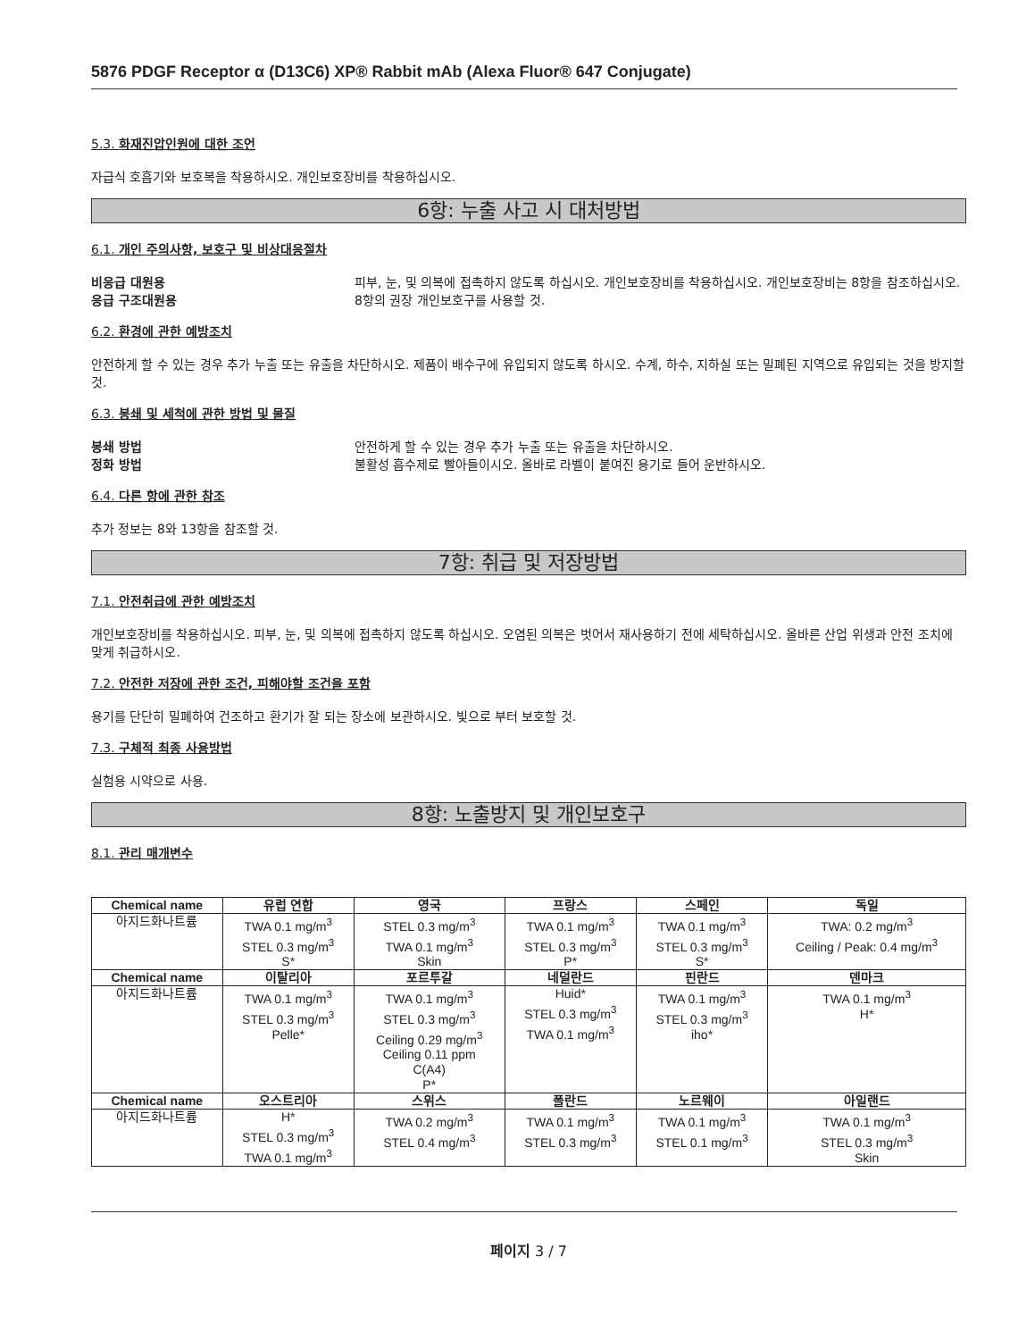5876 PDGF Receptor α (D13C6) XP® Rabbit mAb (Alexa Fluor® 647 Conjugate)
5.3. 화재진압인원에 대한 조언
자급식 호흡기와 보호복을 착용하시오. 개인보호장비를 착용하십시오.
6항: 누출 사고 시 대처방법
6.1. 개인 주의사항, 보호구 및 비상대응절차
비응급 대원용 피부, 눈, 및 의복에 접촉하지 않도록 하십시오. 개인보호장비를 착용하십시오. 개인보호장비는 8항을 참조하십시오.
응급 구조대원용 8항의 권장 개인보호구를 사용할 것.
6.2. 환경에 관한 예방조치
안전하게 할 수 있는 경우 추가 누출 또는 유출을 차단하시오. 제품이 배수구에 유입되지 않도록 하시오. 수계, 하수, 지하실 또는 밀폐된 지역으로 유입되는 것을 방지할 것.
6.3. 봉쇄 및 세척에 관한 방법 및 물질
봉쇄 방법 안전하게 할 수 있는 경우 추가 누출 또는 유출을 차단하시오.
정화 방법 불활성 흡수제로 빨아들이시오. 올바로 라벨이 붙여진 용기로 들어 운반하시오.
6.4. 다른 항에 관한 참조
추가 정보는 8와 13항을 참조할 것.
7항: 취급 및 저장방법
7.1. 안전취급에 관한 예방조치
개인보호장비를 착용하십시오. 피부, 눈, 및 의복에 접촉하지 않도록 하십시오. 오염된 의복은 벗어서 재사용하기 전에 세탁하십시오. 올바른 산업 위생과 안전 조치에 맞게 취급하시오.
7.2. 안전한 저장에 관한 조건, 피해야할 조건을 포함
용기를 단단히 밀폐하여 건조하고 환기가 잘 되는 장소에 보관하시오. 빛으로 부터 보호할 것.
7.3. 구체적 최종 사용방법
실험용 시약으로 사용.
8항: 노출방지 및 개인보호구
8.1. 관리 매개변수
| Chemical name | 유럽 연합 | 영국 | 프랑스 | 스페인 | 독일 |
| --- | --- | --- | --- | --- | --- |
| 아지드화나트륨 | TWA 0.1 mg/m<sup>3</sup> STEL 0.3 mg/m<sup>3</sup> S* | STEL 0.3 mg/m<sup>3</sup> TWA 0.1 mg/m<sup>3</sup> Skin | TWA 0.1 mg/m<sup>3</sup> STEL 0.3 mg/m<sup>3</sup> P* | TWA 0.1 mg/m<sup>3</sup> STEL 0.3 mg/m<sup>3</sup> S* | TWA: 0.2 mg/m<sup>3</sup> Ceiling / Peak: 0.4 mg/m<sup>3</sup> |
| Chemical name | 이탈리아 | 포르투갈 | 네덜란드 | 핀란드 | 덴마크 |
| 아지드화나트륨 | TWA 0.1 mg/m<sup>3</sup> STEL 0.3 mg/m<sup>3</sup> Pelle* | TWA 0.1 mg/m<sup>3</sup> STEL 0.3 mg/m<sup>3</sup> Ceiling 0.29 mg/m<sup>3</sup> Ceiling 0.11 ppm C(A4) P* | Huid* STEL 0.3 mg/m<sup>3</sup> TWA 0.1 mg/m<sup>3</sup> | TWA 0.1 mg/m<sup>3</sup> STEL 0.3 mg/m<sup>3</sup> iho* | TWA 0.1 mg/m<sup>3</sup> H* |
| Chemical name | 오스트리아 | 스위스 | 폴란드 | 노르웨이 | 아일랜드 |
| 아지드화나트륨 | H* STEL 0.3 mg/m<sup>3</sup> TWA 0.1 mg/m<sup>3</sup> | TWA 0.2 mg/m<sup>3</sup> STEL 0.4 mg/m<sup>3</sup> | TWA 0.1 mg/m<sup>3</sup> STEL 0.3 mg/m<sup>3</sup> | TWA 0.1 mg/m<sup>3</sup> STEL 0.1 mg/m<sup>3</sup> | TWA 0.1 mg/m<sup>3</sup> STEL 0.3 mg/m<sup>3</sup> Skin |
페이지 3 / 7